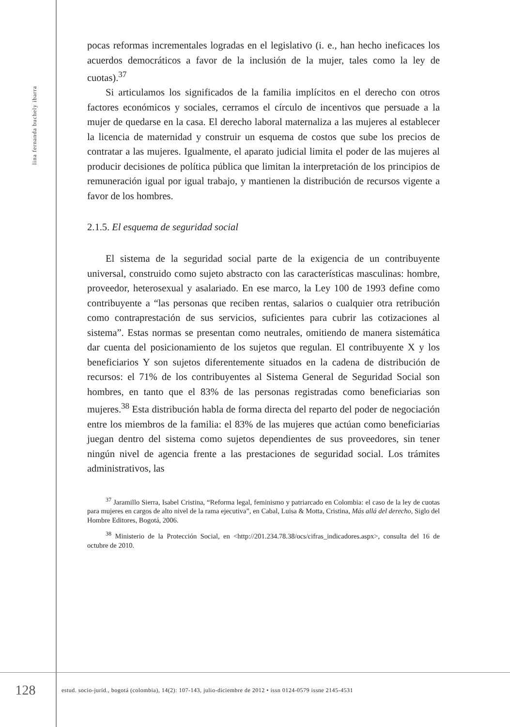lina fernanda buchely ibarra
pocas reformas incrementales logradas en el legislativo (i. e., han hecho ineficaces los acuerdos democráticos a favor de la inclusión de la mujer, tales como la ley de cuotas).<sup>37</sup>
Si articulamos los significados de la familia implícitos en el derecho con otros factores económicos y sociales, cerramos el círculo de incentivos que persuade a la mujer de quedarse en la casa. El derecho laboral maternaliza a las mujeres al establecer la licencia de maternidad y construir un esquema de costos que sube los precios de contratar a las mujeres. Igualmente, el aparato judicial limita el poder de las mujeres al producir decisiones de política pública que limitan la interpretación de los principios de remuneración igual por igual trabajo, y mantienen la distribución de recursos vigente a favor de los hombres.
2.1.5. El esquema de seguridad social
El sistema de la seguridad social parte de la exigencia de un contribuyente universal, construido como sujeto abstracto con las características masculinas: hombre, proveedor, heterosexual y asalariado. En ese marco, la Ley 100 de 1993 define como contribuyente a “las personas que reciben rentas, salarios o cualquier otra retribución como contraprestación de sus servicios, suficientes para cubrir las cotizaciones al sistema”. Estas normas se presentan como neutrales, omitiendo de manera sistemática dar cuenta del posicionamiento de los sujetos que regulan. El contribuyente X y los beneficiarios Y son sujetos diferentemente situados en la cadena de distribución de recursos: el 71% de los contribuyentes al Sistema General de Seguridad Social son hombres, en tanto que el 83% de las personas registradas como beneficiarias son mujeres.<sup>38</sup> Esta distribución habla de forma directa del reparto del poder de negociación entre los miembros de la familia: el 83% de las mujeres que actúan como beneficiarias juegan dentro del sistema como sujetos dependientes de sus proveedores, sin tener ningún nivel de agencia frente a las prestaciones de seguridad social. Los trámites administrativos, las
<sup>37</sup> Jaramillo Sierra, Isabel Cristina, “Reforma legal, feminismo y patriarcado en Colombia: el caso de la ley de cuotas para mujeres en cargos de alto nivel de la rama ejecutiva”, en Cabal, Luisa & Motta, Cristina, Más allá del derecho, Siglo del Hombre Editores, Bogotá, 2006.
<sup>38</sup> Ministerio de la Protección Social, en <http://201.234.78.38/ocs/cifras_indicadores.aspx>, consulta del 16 de octubre de 2010.
128
estud. socio-juríd., bogotá (colombia), 14(2): 107-143, julio-diciembre de 2012 • issn 0124-0579 issne 2145-4531